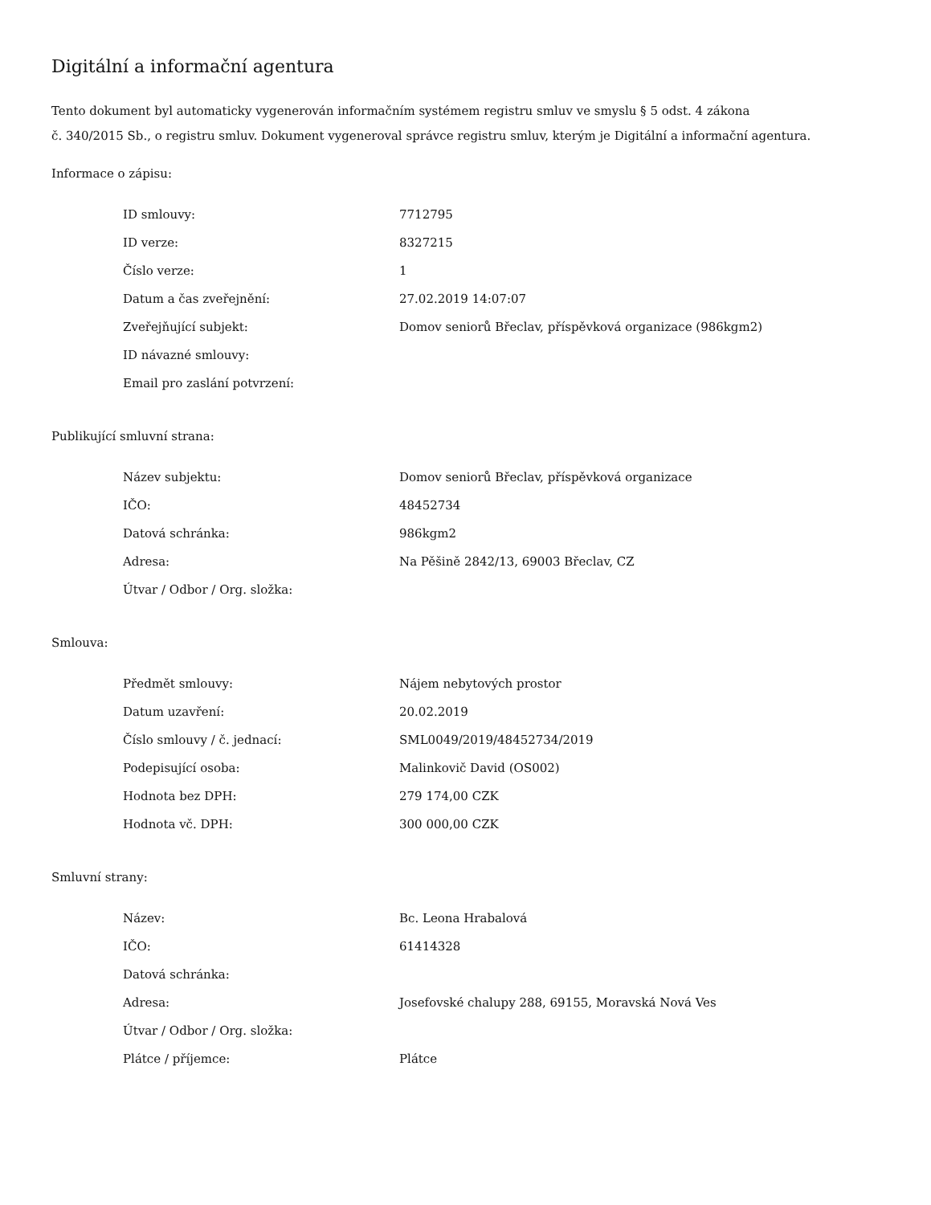Digitální a informační agentura
Tento dokument byl automaticky vygenerován informačním systémem registru smluv ve smyslu § 5 odst. 4 zákona
č. 340/2015 Sb., o registru smluv. Dokument vygeneroval správce registru smluv, kterým je Digitální a informační agentura.
Informace o zápisu:
| ID smlouvy: | 7712795 |
| ID verze: | 8327215 |
| Číslo verze: | 1 |
| Datum a čas zveřejnění: | 27.02.2019 14:07:07 |
| Zveřejňující subjekt: | Domov seniorů Břeclav, příspěvková organizace (986kgm2) |
| ID návazné smlouvy: | |
| Email pro zaslání potvrzení: | |
Publikující smluvní strana:
| Název subjektu: | Domov seniorů Břeclav, příspěvková organizace |
| IČO: | 48452734 |
| Datová schránka: | 986kgm2 |
| Adresa: | Na Pěšině 2842/13, 69003 Břeclav, CZ |
| Útvar / Odbor / Org. složka: | |
Smlouva:
| Předmět smlouvy: | Nájem nebytových prostor |
| Datum uzavření: | 20.02.2019 |
| Číslo smlouvy / č. jednací: | SML0049/2019/48452734/2019 |
| Podepisující osoba: | Malinkovič David (OS002) |
| Hodnota bez DPH: | 279 174,00 CZK |
| Hodnota vč. DPH: | 300 000,00 CZK |
Smluvní strany:
| Název: | Bc. Leona Hrabalová |
| IČO: | 61414328 |
| Datová schránka: | |
| Adresa: | Josefovské chalupy 288, 69155, Moravská Nová Ves |
| Útvar / Odbor / Org. složka: | |
| Plátce / příjemce: | Plátce |